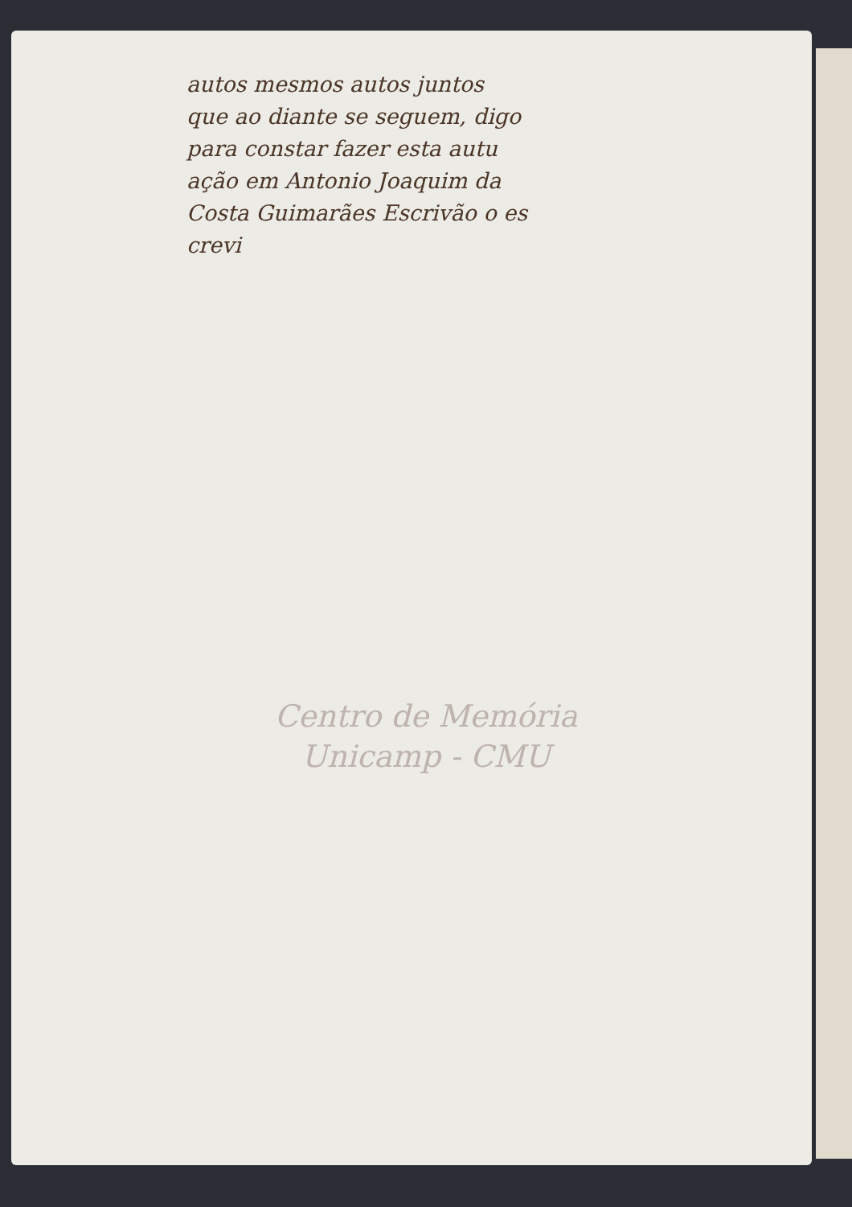autos mesmos autos juntos
que ao diante se seguem, digo
para constar fazer esta autu
ação em Antonio Joaquim da
Costa Guimarães Escrivão o es
crevi
Centro de Memória
Unicamp - CMU